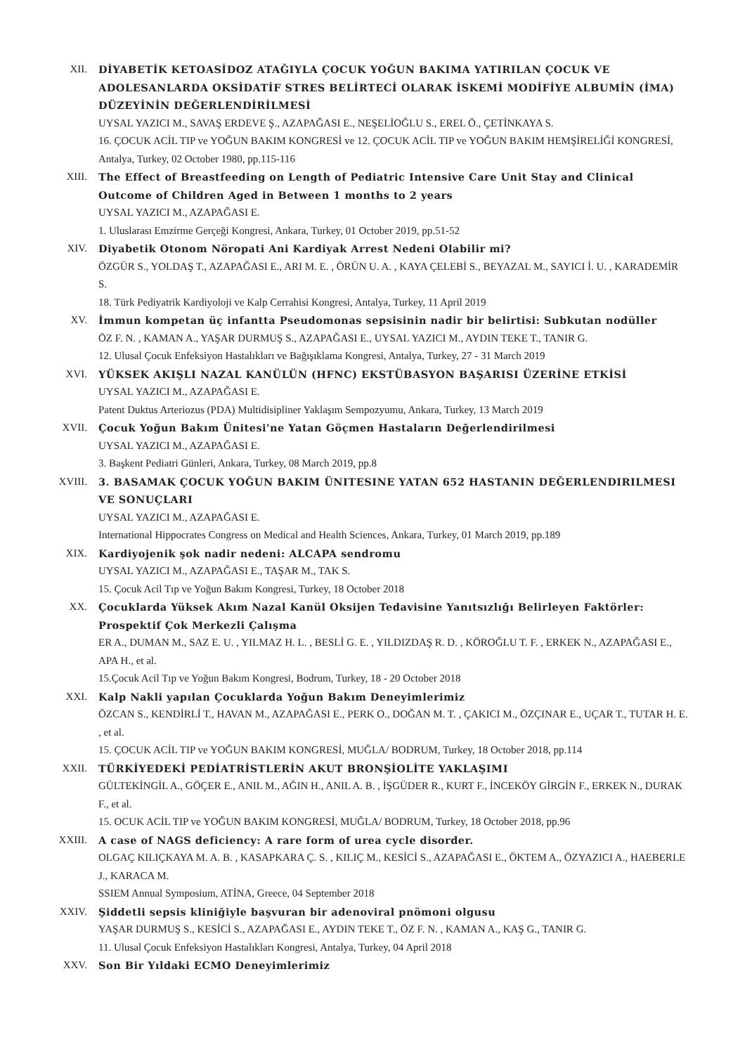XII. DİYABETİK KETOASİDOZ ATAĞIYLA ÇOCUK YOĞUN BAKIMA YATIRILAN ÇOCUK VE ADOLESANLARDA OKSİDATİF STRES BELİRTECİ OLARAK İSKEMİ MODİFİYE ALBUMİN (İMA) DÜZEYİNİN DEĞERLENDİRİLMESİ
UYSAL YAZICI M., SAVAŞ ERDEVE Ş., AZAPAĞASI E., NEŞELİOĞLU S., EREL Ö., ÇETİNKAYA S.
16. ÇOCUK ACİL TIP ve YOĞUN BAKIM KONGRESİ ve 12. ÇOCUK ACİL TIP ve YOĞUN BAKIM HEMŞİRELİĞİ KONGRESİ, Antalya, Turkey, 02 October 1980, pp.115-116
XIII. The Effect of Breastfeeding on Length of Pediatric Intensive Care Unit Stay and Clinical Outcome of Children Aged in Between 1 months to 2 years
UYSAL YAZICI M., AZAPAĞASI E.
1. Uluslarası Emzirme Gerçeği Kongresi, Ankara, Turkey, 01 October 2019, pp.51-52
XIV. Diyabetik Otonom Nöropati Ani Kardiyak Arrest Nedeni Olabilir mi?
ÖZGÜR S., YOLDAŞ T., AZAPAĞASI E., ARI M. E. , ÖRÜN U. A. , KAYA ÇELEBİ S., BEYAZAL M., SAYICI İ. U. , KARADEMİR S.
18. Türk Pediyatrik Kardiyoloji ve Kalp Cerrahisi Kongresi, Antalya, Turkey, 11 April 2019
XV. İmmun kompetan üç infantta Pseudomonas sepsisinin nadir bir belirtisi: Subkutan nodüller
ÖZ F. N. , KAMAN A., YAŞAR DURMUŞ S., AZAPAĞASI E., UYSAL YAZICI M., AYDIN TEKE T., TANIR G.
12. Ulusal Çocuk Enfeksiyon Hastalıkları ve Bağışıklama Kongresi, Antalya, Turkey, 27 - 31 March 2019
XVI. YÜKSEK AKIŞLI NAZAL KANÜLÜN (HFNC) EKSTÜBASYON BAŞARISI ÜZERİNE ETKİSİ
UYSAL YAZICI M., AZAPAĞASI E.
Patent Duktus Arteriozus (PDA) Multidisipliner Yaklaşım Sempozyumu, Ankara, Turkey, 13 March 2019
XVII. Çocuk Yoğun Bakım Ünitesi'ne Yatan Göçmen Hastaların Değerlendirilmesi
UYSAL YAZICI M., AZAPAĞASI E.
3. Başkent Pediatri Günleri, Ankara, Turkey, 08 March 2019, pp.8
XVIII. 3. BASAMAK ÇOCUK YOĞUN BAKIM ÜNITESINE YATAN 652 HASTANIN DEĞERLENDIRILMESI VE SONUÇLARI
UYSAL YAZICI M., AZAPAĞASI E.
International Hippocrates Congress on Medical and Health Sciences, Ankara, Turkey, 01 March 2019, pp.189
XIX. Kardiyojenik şok nadir nedeni: ALCAPA sendromu
UYSAL YAZICI M., AZAPAĞASI E., TAŞAR M., TAK S.
15. Çocuk Acil Tıp ve Yoğun Bakım Kongresi, Turkey, 18 October 2018
XX. Çocuklarda Yüksek Akım Nazal Kanül Oksijen Tedavisine Yanıtsızlığı Belirleyen Faktörler: Prospektif Çok Merkezli Çalışma
ER A., DUMAN M., SAZ E. U. , YILMAZ H. L. , BESLİ G. E. , YILDIZDAŞ R. D. , KÖROĞLU T. F. , ERKEK N., AZAPAĞASI E., APA H., et al.
15.Çocuk Acil Tıp ve Yoğun Bakım Kongresi, Bodrum, Turkey, 18 - 20 October 2018
XXI. Kalp Nakli yapılan Çocuklarda Yoğun Bakım Deneyimlerimiz
ÖZCAN S., KENDİRLİ T., HAVAN M., AZAPAĞASI E., PERK O., DOĞAN M. T. , ÇAKICI M., ÖZÇINAR E., UÇAR T., TUTAR H. E. , et al.
15. ÇOCUK ACİL TIP ve YOĞUN BAKIM KONGRESİ, MUĞLA/ BODRUM, Turkey, 18 October 2018, pp.114
XXII. TÜRKİYEDEKİ PEDİATRİSTLERİN AKUT BRONŞİOLİTE YAKLAŞIMI
GÜLTEKİNGİL A., GÖÇER E., ANIL M., AĞIN H., ANIL A. B. , İŞGÜDER R., KURT F., İNCEKÖY GİRGİN F., ERKEK N., DURAK F., et al.
15. OCUK ACİL TIP ve YOĞUN BAKIM KONGRESİ, MUĞLA/ BODRUM, Turkey, 18 October 2018, pp.96
XXIII. A case of NAGS deficiency: A rare form of urea cycle disorder.
OLGAÇ KILIÇKAYA M. A. B. , KASAPKARA Ç. S. , KILIÇ M., KESİCİ S., AZAPAĞASI E., ÖKTEM A., ÖZYAZICI A., HAEBERLE J., KARACA M.
SSIEM Annual Symposium, ATİNA, Greece, 04 September 2018
XXIV. Şiddetli sepsis kliniğiyle başvuran bir adenoviral pnömoni olgusu
YAŞAR DURMUŞ S., KESİCİ S., AZAPAĞASI E., AYDIN TEKE T., ÖZ F. N. , KAMAN A., KAŞ G., TANIR G.
11. Ulusal Çocuk Enfeksiyon Hastalıkları Kongresi, Antalya, Turkey, 04 April 2018
XXV. Son Bir Yıldaki ECMO Deneyimlerimiz